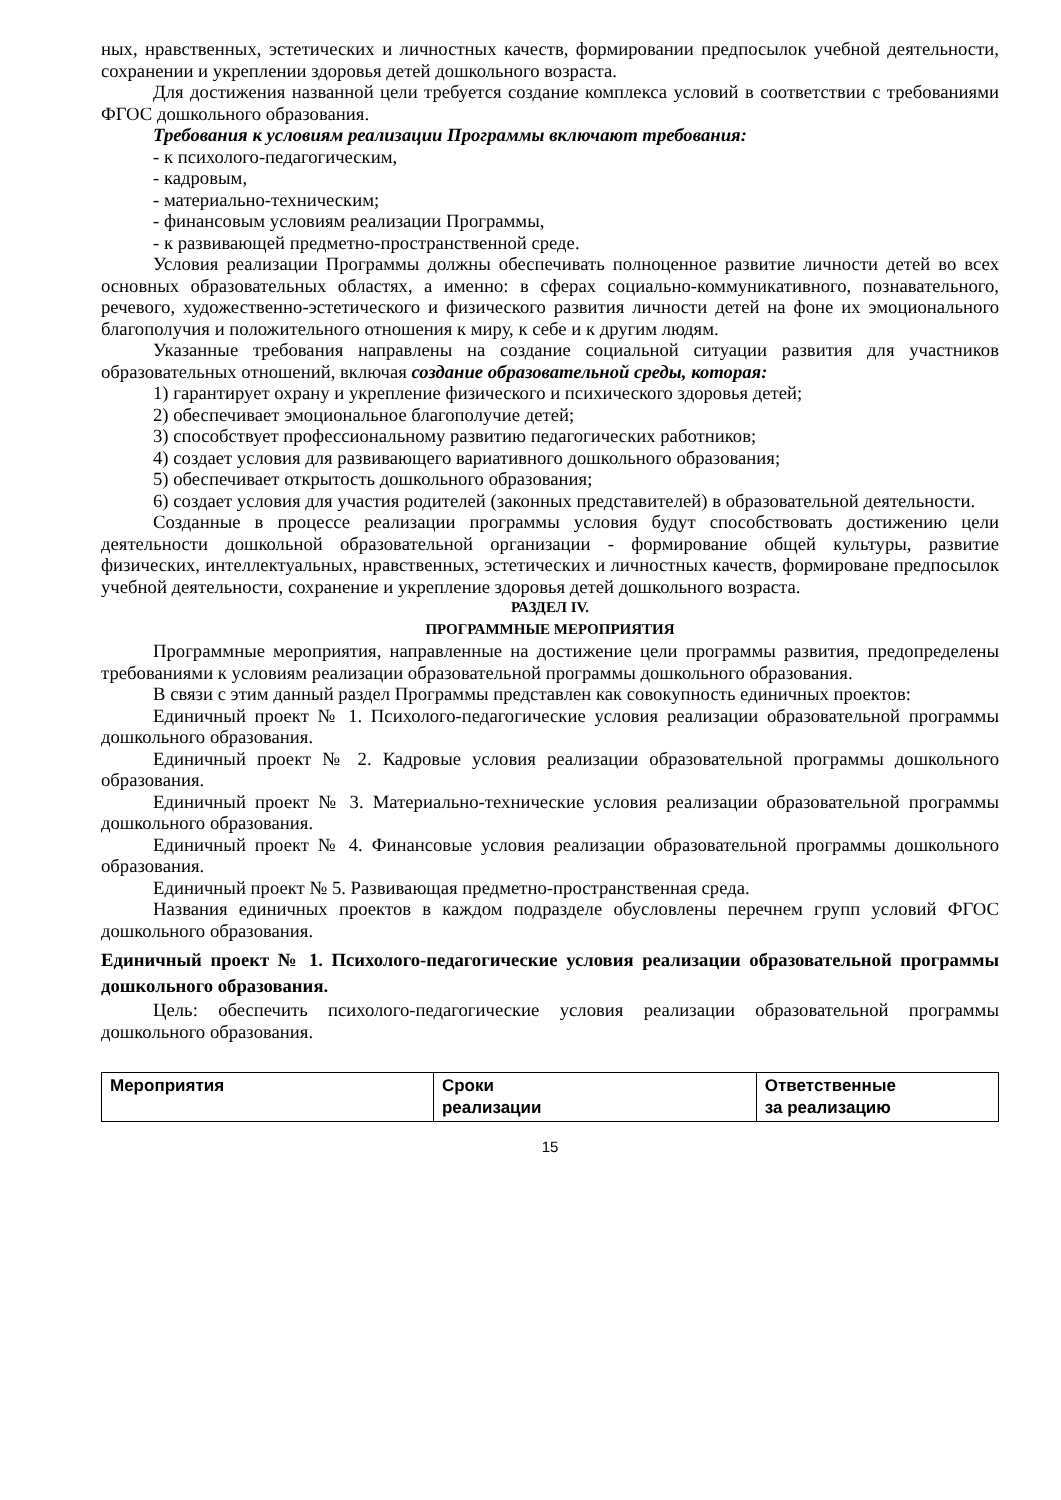ных, нравственных, эстетических и личностных качеств, формировании предпосылок учебной деятельности, сохранении и укреплении здоровья детей дошкольного возраста.
Для достижения названной цели требуется создание комплекса условий в соответствии с требованиями ФГОС дошкольного образования.
Требования к условиям реализации Программы включают требования:
- к психолого-педагогическим,
- кадровым,
- материально-техническим;
- финансовым условиям реализации Программы,
- к развивающей предметно-пространственной среде.
Условия реализации Программы должны обеспечивать полноценное развитие личности детей во всех основных образовательных областях, а именно: в сферах социально-коммуникативного, познавательного, речевого, художественно-эстетического и физического развития личности детей на фоне их эмоционального благополучия и положительного отношения к миру, к себе и к другим людям.
Указанные требования направлены на создание социальной ситуации развития для участников образовательных отношений, включая создание образовательной среды, которая:
1) гарантирует охрану и укрепление физического и психического здоровья детей;
2) обеспечивает эмоциональное благополучие детей;
3) способствует профессиональному развитию педагогических работников;
4) создает условия для развивающего вариативного дошкольного образования;
5) обеспечивает открытость дошкольного образования;
6) создает условия для участия родителей (законных представителей) в образовательной деятельности.
Созданные в процессе реализации программы условия будут способствовать достижению цели деятельности дошкольной образовательной организации - формирование общей культуры, развитие физических, интеллектуальных, нравственных, эстетических и личностных качеств, формироване предпосылок учебной деятельности, сохранение и укрепление здоровья детей дошкольного возраста.
РАЗДЕЛ IV.
ПРОГРАММНЫЕ МЕРОПРИЯТИЯ
Программные мероприятия, направленные на достижение цели программы развития, предопределены требованиями к условиям реализации образовательной программы дошкольного образования.
В связи с этим данный раздел Программы представлен как совокупность единичных проектов:
Единичный проект № 1. Психолого-педагогические условия реализации образовательной программы дошкольного образования.
Единичный проект № 2. Кадровые условия реализации образовательной программы дошкольного образования.
Единичный проект № 3. Материально-технические условия реализации образовательной программы дошкольного образования.
Единичный проект № 4. Финансовые условия реализации образовательной программы дошкольного образования.
Единичный проект № 5. Развивающая предметно-пространственная среда.
Названия единичных проектов в каждом подразделе обусловлены перечнем групп условий ФГОС дошкольного образования.
Единичный проект № 1. Психолого-педагогические условия реализации образовательной программы дошкольного образования.
Цель: обеспечить психолого-педагогические условия реализации образовательной программы дошкольного образования.
| Мероприятия | Сроки реализации | Ответственные за реализацию |
| --- | --- | --- |
15